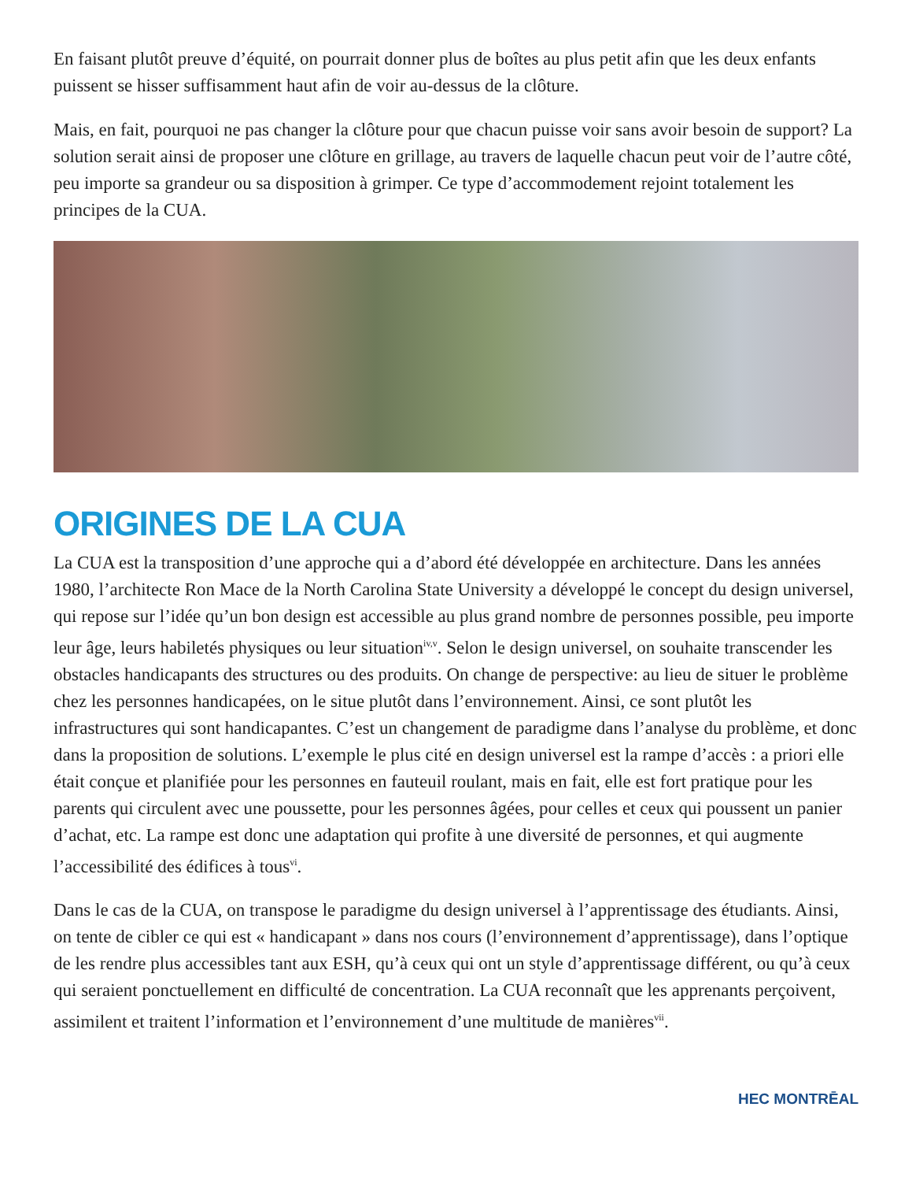En faisant plutôt preuve d’équité, on pourrait donner plus de boîtes au plus petit afin que les deux enfants puissent se hisser suffisamment haut afin de voir au-dessus de la clôture.
Mais, en fait, pourquoi ne pas changer la clôture pour que chacun puisse voir sans avoir besoin de support? La solution serait ainsi de proposer une clôture en grillage, au travers de laquelle chacun peut voir de l’autre côté, peu importe sa grandeur ou sa disposition à grimper. Ce type d’accommodement rejoint totalement les principes de la CUA.
ORIGINES DE LA CUA
La CUA est la transposition d’une approche qui a d’abord été développée en architecture. Dans les années 1980, l’architecte Ron Mace de la North Carolina State University a développé le concept du design universel, qui repose sur l’idée qu’un bon design est accessible au plus grand nombre de personnes possible, peu importe leur âge, leurs habiletés physiques ou leur situation<sup>iv,v</sup>. Selon le design universel, on souhaite transcender les obstacles handicapants des structures ou des produits. On change de perspective: au lieu de situer le problème chez les personnes handicapées, on le situe plutôt dans l’environnement. Ainsi, ce sont plutôt les infrastructures qui sont handicapantes. C’est un changement de paradigme dans l’analyse du problème, et donc dans la proposition de solutions. L’exemple le plus cité en design universel est la rampe d’accès : a priori elle était conçue et planifiée pour les personnes en fauteuil roulant, mais en fait, elle est fort pratique pour les parents qui circulent avec une poussette, pour les personnes âgées, pour celles et ceux qui poussent un panier d’achat, etc. La rampe est donc une adaptation qui profite à une diversité de personnes, et qui augmente l’accessibilité des édifices à tous<sup>vi</sup>.
Dans le cas de la CUA, on transpose le paradigme du design universel à l’apprentissage des étudiants. Ainsi, on tente de cibler ce qui est « handicapant » dans nos cours (l’environnement d’apprentissage), dans l’optique de les rendre plus accessibles tant aux ESH, qu’à ceux qui ont un style d’apprentissage différent, ou qu’à ceux qui seraient ponctuellement en difficulté de concentration. La CUA reconnaît que les apprenants perçoivent, assimilent et traitent l’information et l’environnement d’une multitude de manières<sup>vii</sup>.
HEC MONTRĒAL